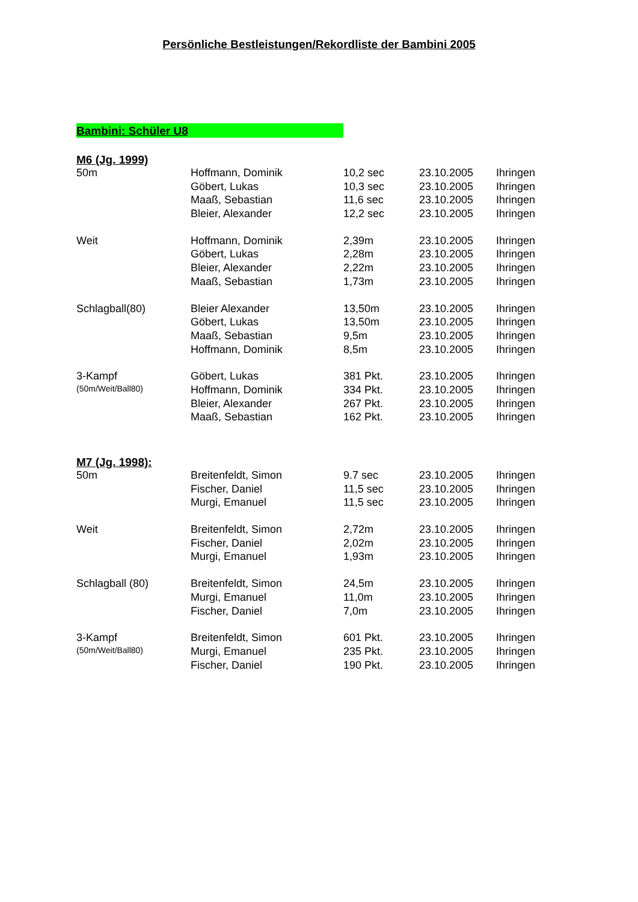Persönliche Bestleistungen/Rekordliste der Bambini 2005
Bambini: Schüler U8
M6 (Jg. 1999)
| 50m | Hoffmann, Dominik | 10,2 sec | 23.10.2005 | Ihringen |
| | Göbert, Lukas | 10,3 sec | 23.10.2005 | Ihringen |
| | Maaß, Sebastian | 11,6 sec | 23.10.2005 | Ihringen |
| | Bleier, Alexander | 12,2 sec | 23.10.2005 | Ihringen |
| Weit | Hoffmann, Dominik | 2,39m | 23.10.2005 | Ihringen |
| | Göbert, Lukas | 2,28m | 23.10.2005 | Ihringen |
| | Bleier, Alexander | 2,22m | 23.10.2005 | Ihringen |
| | Maaß, Sebastian | 1,73m | 23.10.2005 | Ihringen |
| Schlagball(80) | Bleier Alexander | 13,50m | 23.10.2005 | Ihringen |
| | Göbert, Lukas | 13,50m | 23.10.2005 | Ihringen |
| | Maaß, Sebastian | 9,5m | 23.10.2005 | Ihringen |
| | Hoffmann, Dominik | 8,5m | 23.10.2005 | Ihringen |
| 3-Kampf | Göbert, Lukas | 381 Pkt. | 23.10.2005 | Ihringen |
| (50m/Weit/Ball80) | Hoffmann, Dominik | 334 Pkt. | 23.10.2005 | Ihringen |
| | Bleier, Alexander | 267 Pkt. | 23.10.2005 | Ihringen |
| | Maaß, Sebastian | 162 Pkt. | 23.10.2005 | Ihringen |
M7 (Jg. 1998):
| 50m | Breitenfeldt, Simon | 9.7 sec | 23.10.2005 | Ihringen |
| | Fischer, Daniel | 11,5 sec | 23.10.2005 | Ihringen |
| | Murgi, Emanuel | 11,5 sec | 23.10.2005 | Ihringen |
| Weit | Breitenfeldt, Simon | 2,72m | 23.10.2005 | Ihringen |
| | Fischer, Daniel | 2,02m | 23.10.2005 | Ihringen |
| | Murgi, Emanuel | 1,93m | 23.10.2005 | Ihringen |
| Schlagball (80) | Breitenfeldt, Simon | 24,5m | 23.10.2005 | Ihringen |
| | Murgi, Emanuel | 11,0m | 23.10.2005 | Ihringen |
| | Fischer, Daniel | 7,0m | 23.10.2005 | Ihringen |
| 3-Kampf | Breitenfeldt, Simon | 601 Pkt. | 23.10.2005 | Ihringen |
| (50m/Weit/Ball80) | Murgi, Emanuel | 235 Pkt. | 23.10.2005 | Ihringen |
| | Fischer, Daniel | 190 Pkt. | 23.10.2005 | Ihringen |